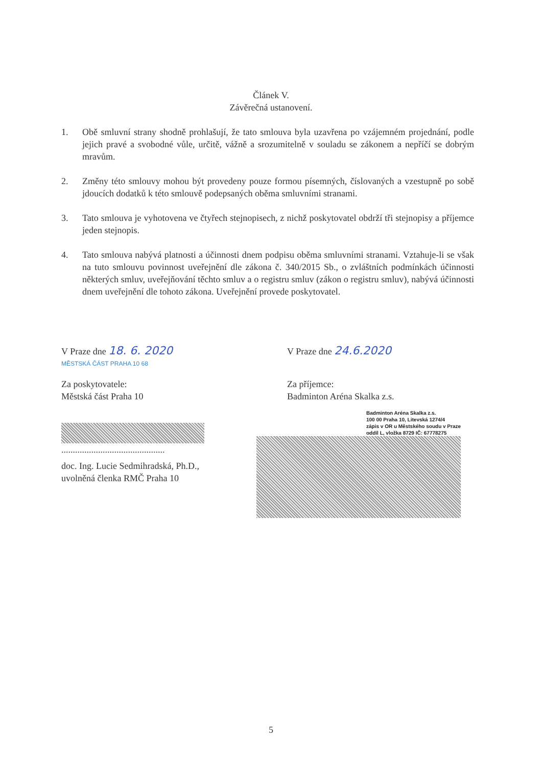Článek V.
Závěrečná ustanovení.
1. Obě smluvní strany shodně prohlašují, že tato smlouva byla uzavřena po vzájemném projednání, podle jejich pravé a svobodné vůle, určitě, vážně a srozumitelně v souladu se zákonem a nepříčí se dobrým mravům.
2. Změny této smlouvy mohou být provedeny pouze formou písemných, číslovaných a vzestupně po sobě jdoucích dodatků k této smlouvě podepsaných oběma smluvními stranami.
3. Tato smlouva je vyhotovena ve čtyřech stejnopisech, z nichž poskytovatel obdrží tři stejnopisy a příjemce jeden stejnopis.
4. Tato smlouva nabývá platnosti a účinnosti dnem podpisu oběma smluvními stranami. Vztahuje-li se však na tuto smlouvu povinnost uveřejnění dle zákona č. 340/2015 Sb., o zvláštních podmínkách účinnosti některých smluv, uveřejňování těchto smluv a o registru smluv (zákon o registru smluv), nabývá účinnosti dnem uveřejnění dle tohoto zákona. Uveřejnění provede poskytovatel.
V Praze dne 18. 6. 2020
MĚSTSKÁ ČÁST PRAHA 10 68
Za poskytovatele:
Městská část Praha 10
.............................................
doc. Ing. Lucie Sedmihradská, Ph.D.,
uvolněná členka RMČ Praha 10
V Praze dne 24.6.2020
Za příjemce:
Badminton Aréna Skalka z.s.
Badminton Aréna Skalka z.s.
100 00 Praha 10, Litevská 1274/4
zápis v OR u Městského soudu v Praze
oddíl L, vložka 8729 IČ: 67778275
5